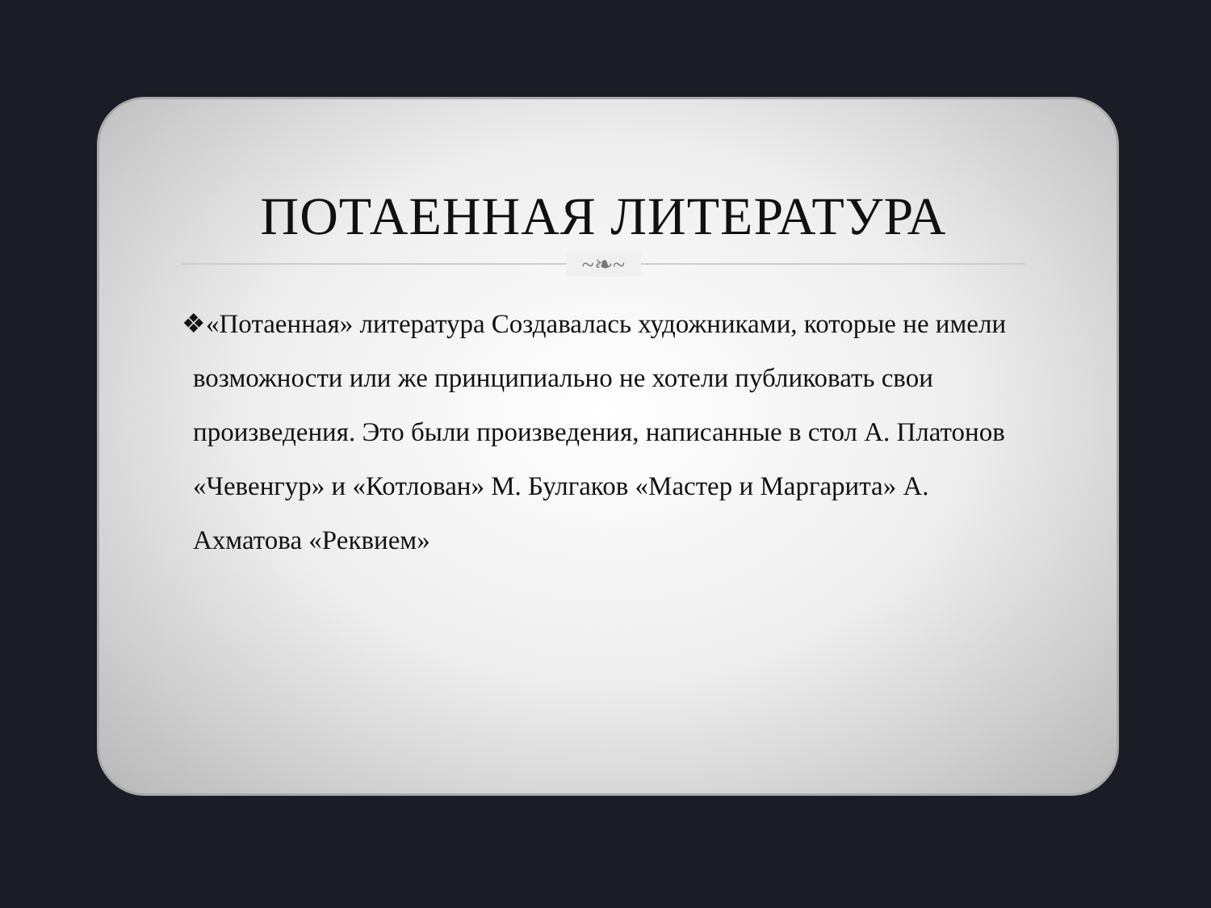ПОТАЕННАЯ ЛИТЕРАТУРА
~❧~
❖«Потаенная» литература Создавалась художниками, которые не имели возможности или же принципиально не хотели публиковать свои произведения. Это были произведения, написанные в стол А. Платонов «Чевенгур» и «Котлован» М. Булгаков «Мастер и Маргарита» А. Ахматова «Реквием»